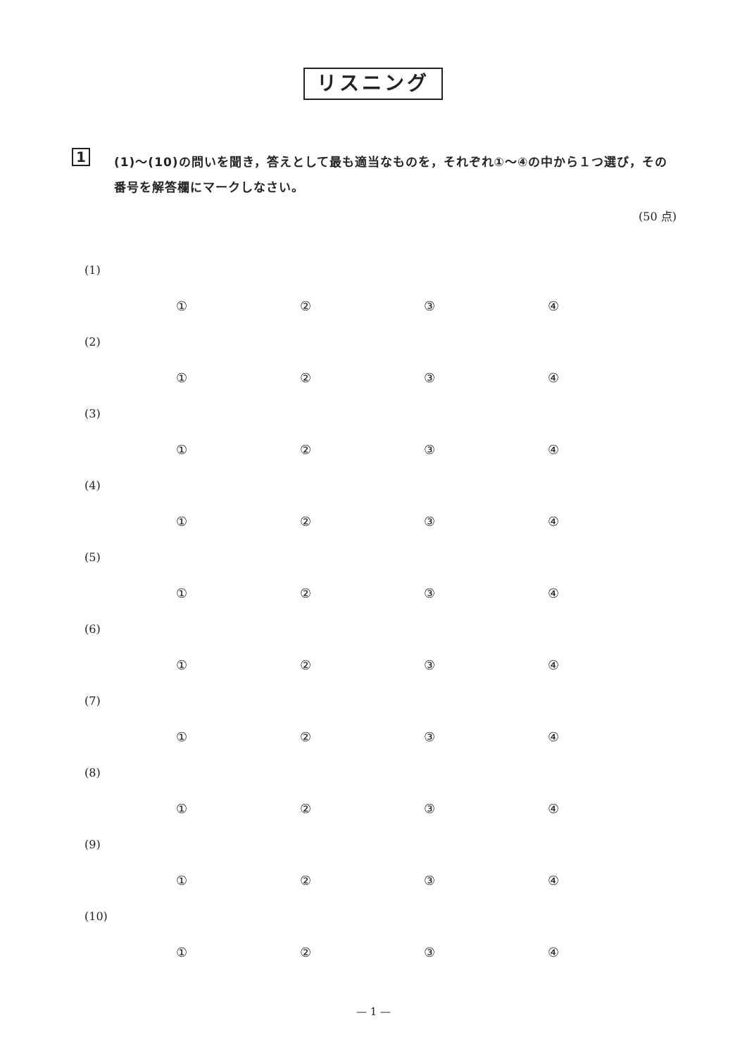リスニング
1
(1)〜(10)の問いを聞き，答えとして最も適当なものを，それぞれ①〜④の中から１つ選び，その番号を解答欄にマークしなさい。
(50 点)
(1)
①②③④
(2)
①②③④
(3)
①②③④
(4)
①②③④
(5)
①②③④
(6)
①②③④
(7)
①②③④
(8)
①②③④
(9)
①②③④
(10)
①②③④
— 1 —